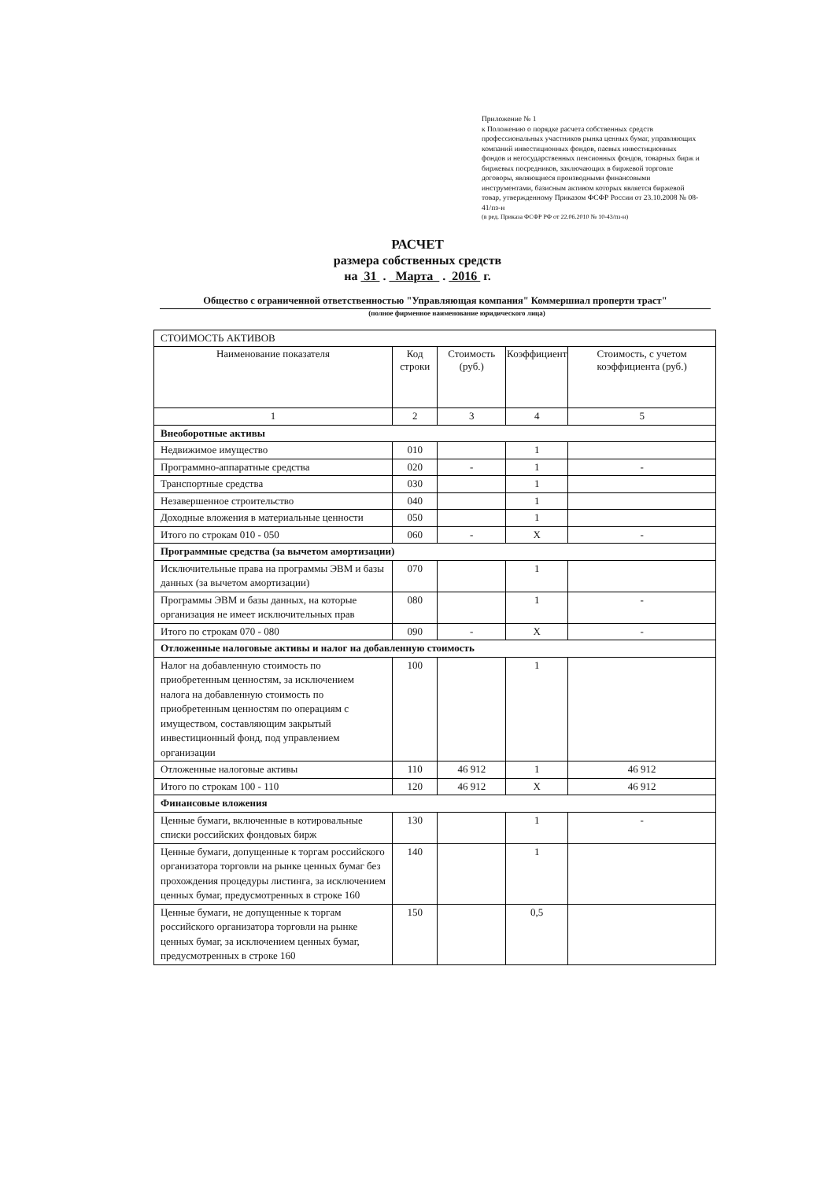Приложение № 1
к Положению о порядке расчета собственных средств профессиональных участников рынка ценных бумаг, управляющих компаний инвестиционных фондов, паевых инвестиционных фондов и негосударственных пенсионных фондов, товарных бирж и биржевых посредников, заключающих в биржевой торговле договоры, являющиеся производными финансовыми инструментами, базисным активом которых является биржевой товар, утвержденному Приказом ФСФР России от 23.10.2008 № 08-41/пз-н
(в ред. Приказа ФСФР РФ от 22.06.2010 № 10-43/пз-н)
РАСЧЕТ
размера собственных средств
на 31 . Марта . 2016 г.
Общество с ограниченной ответственностью "Управляющая компания" Коммершиал проперти траст"
(полное фирменное наименование юридического лица)
| СТОИМОСТЬ АКТИВОВ | | | | |
| Наименование показателя | Код строки | Стоимость (руб.) | Коэффициент | Стоимость, с учетом коэффициента (руб.) |
| 1 | 2 | 3 | 4 | 5 |
| Внеоборотные активы | | | | |
| Недвижимое имущество | 010 | | 1 | |
| Программно-аппаратные средства | 020 | - | 1 | - |
| Транспортные средства | 030 | | 1 | |
| Незавершенное строительство | 040 | | 1 | |
| Доходные вложения в материальные ценности | 050 | | 1 | |
| Итого по строкам 010 - 050 | 060 | - | X | - |
| Программные средства (за вычетом амортизации) | | | | |
| Исключительные права на программы ЭВМ и базы данных (за вычетом амортизации) | 070 | | 1 | |
| Программы ЭВМ и базы данных, на которые организация не имеет исключительных прав | 080 | | 1 | - |
| Итого по строкам 070 - 080 | 090 | - | X | - |
| Отложенные налоговые активы и налог на добавленную стоимость | | | | |
| Налог на добавленную стоимость по приобретенным ценностям, за исключением налога на добавленную стоимость по приобретенным ценностям по операциям с имуществом, составляющим закрытый инвестиционный фонд, под управлением организации | 100 | | 1 | |
| Отложенные налоговые активы | 110 | 46 912 | 1 | 46 912 |
| Итого по строкам 100 - 110 | 120 | 46 912 | X | 46 912 |
| Финансовые вложения | | | | |
| Ценные бумаги, включенные в котировальные списки российских фондовых бирж | 130 | | 1 | - |
| Ценные бумаги, допущенные к торгам российского организатора торговли на рынке ценных бумаг без прохождения процедуры листинга, за исключением ценных бумаг, предусмотренных в строке 160 | 140 | | 1 | |
| Ценные бумаги, не допущенные к торгам российского организатора торговли на рынке ценных бумаг, за исключением ценных бумаг, предусмотренных в строке 160 | 150 | | 0,5 | |